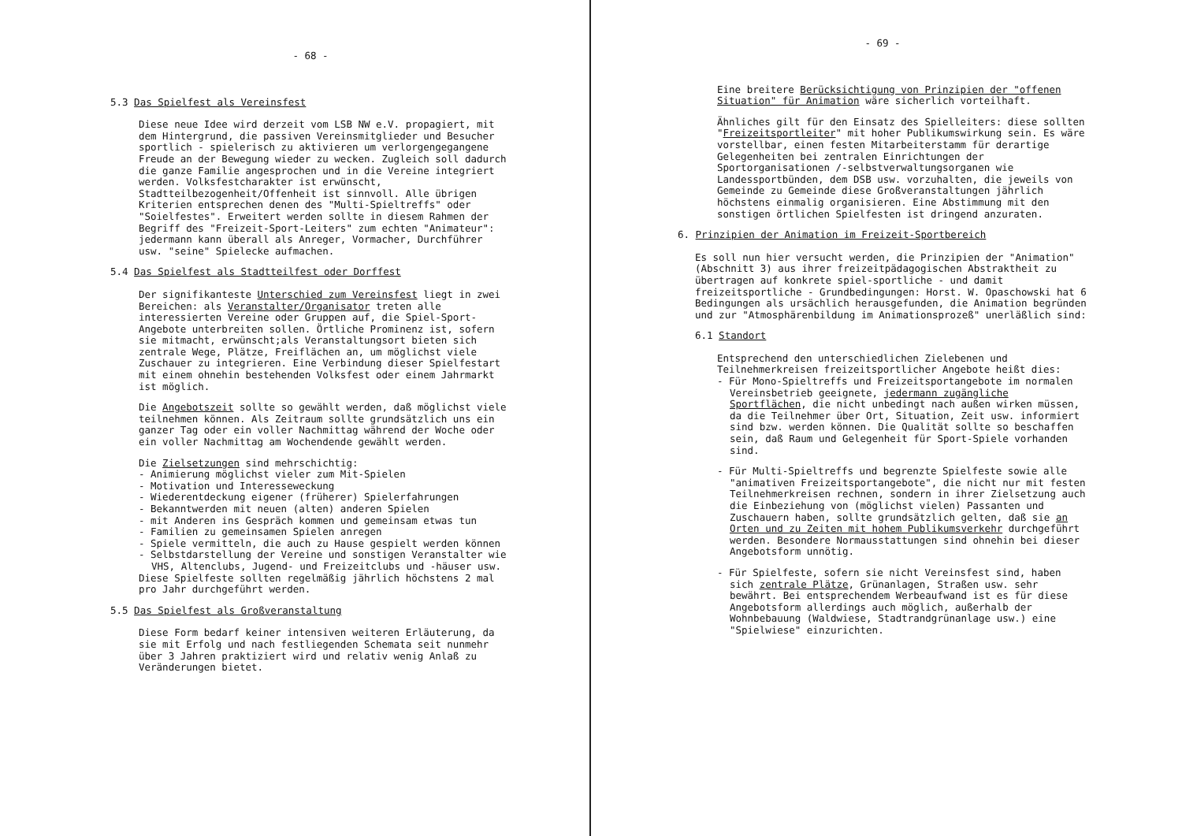- 68 -
5.3 Das Spielfest als Vereinsfest
Diese neue Idee wird derzeit vom LSB NW e.V. propagiert, mit dem Hintergrund, die passiven Vereinsmitglieder und Besucher sportlich - spielerisch zu aktivieren um verlorgengegangene Freude an der Bewegung wieder zu wecken. Zugleich soll dadurch die ganze Familie angesprochen und in die Vereine integriert werden. Volksfestcharakter ist erwünscht, Stadtteilbezogenheit/Offenheit ist sinnvoll. Alle übrigen Kriterien entsprechen denen des "Multi-Spieltreffs" oder "Soielfestes". Erweitert werden sollte in diesem Rahmen der Begriff des "Freizeit-Sport-Leiters" zum echten "Animateur": jedermann kann überall als Anreger, Vormacher, Durchführer usw. "seine" Spielecke aufmachen.
5.4 Das Spielfest als Stadtteilfest oder Dorffest
Der signifikanteste Unterschied zum Vereinsfest liegt in zwei Bereichen: als Veranstalter/Organisator treten alle interessierten Vereine oder Gruppen auf, die Spiel-Sport-Angebote unterbreiten sollen. Örtliche Prominenz ist, sofern sie mitmacht, erwünscht;als Veranstaltungsort bieten sich zentrale Wege, Plätze, Freiflächen an, um möglichst viele Zuschauer zu integrieren. Eine Verbindung dieser Spielfestart mit einem ohnehin bestehenden Volksfest oder einem Jahrmarkt ist möglich.
Die Angebotszeit sollte so gewählt werden, daß möglichst viele teilnehmen können. Als Zeitraum sollte grundsätzlich uns ein ganzer Tag oder ein voller Nachmittag während der Woche oder ein voller Nachmittag am Wochendende gewählt werden.
Die Zielsetzungen sind mehrschichtig:
- Animierung möglichst vieler zum Mit-Spielen
- Motivation und Interesseweckung
- Wiederentdeckung eigener (früherer) Spielerfahrungen
- Bekanntwerden mit neuen (alten) anderen Spielen
- mit Anderen ins Gespräch kommen und gemeinsam etwas tun
- Familien zu gemeinsamen Spielen anregen
- Spiele vermitteln, die auch zu Hause gespielt werden können
- Selbstdarstellung der Vereine und sonstigen Veranstalter wie VHS, Altenclubs, Jugend- und Freizeitclubs und -häuser usw.
Diese Spielfeste sollten regelmäßig jährlich höchstens 2 mal pro Jahr durchgeführt werden.
5.5 Das Spielfest als Großveranstaltung
Diese Form bedarf keiner intensiven weiteren Erläuterung, da sie mit Erfolg und nach festliegenden Schemata seit nunmehr über 3 Jahren praktiziert wird und relativ wenig Anlaß zu Veränderungen bietet.
- 69 -
Eine breitere Berücksichtigung von Prinzipien der "offenen Situation" für Animation wäre sicherlich vorteilhaft.
Ähnliches gilt für den Einsatz des Spielleiters: diese sollten "Freizeitsportleiter" mit hoher Publikumswirkung sein. Es wäre vorstellbar, einen festen Mitarbeiterstamm für derartige Gelegenheiten bei zentralen Einrichtungen der Sportorganisationen /-selbstverwaltungsorganen wie Landessportbünden, dem DSB usw. vorzuhalten, die jeweils von Gemeinde zu Gemeinde diese Großveranstaltungen jährlich höchstens einmalig organisieren. Eine Abstimmung mit den sonstigen örtlichen Spielfesten ist dringend anzuraten.
6. Prinzipien der Animation im Freizeit-Sportbereich
Es soll nun hier versucht werden, die Prinzipien der "Animation" (Abschnitt 3) aus ihrer freizeitpädagogischen Abstraktheit zu übertragen auf konkrete spiel-sportliche - und damit freizeitsportliche - Grundbedingungen: Horst. W. Opaschowski hat 6 Bedingungen als ursächlich herausgefunden, die Animation begründen und zur "Atmosphärenbildung im Animationsprozeß" unerläßlich sind:
6.1 Standort
Entsprechend den unterschiedlichen Zielebenen und Teilnehmerkreisen freizeitsportlicher Angebote heißt dies:
- Für Mono-Spieltreffs und Freizeitsportangebote im normalen Vereinsbetrieb geeignete, jedermann zugängliche Sportflächen, die nicht unbedingt nach außen wirken müssen, da die Teilnehmer über Ort, Situation, Zeit usw. informiert sind bzw. werden können. Die Qualität sollte so beschaffen sein, daß Raum und Gelegenheit für Sport-Spiele vorhanden sind.
- Für Multi-Spieltreffs und begrenzte Spielfeste sowie alle "animativen Freizeitsportangebote", die nicht nur mit festen Teilnehmerkreisen rechnen, sondern in ihrer Zielsetzung auch die Einbeziehung von (möglichst vielen) Passanten und Zuschauern haben, sollte grundsätzlich gelten, daß sie an Orten und zu Zeiten mit hohem Publikumsverkehr durchgeführt werden. Besondere Normausstattungen sind ohnehin bei dieser Angebotsform unnötig.
- Für Spielfeste, sofern sie nicht Vereinsfest sind, haben sich zentrale Plätze, Grünanlagen, Straßen usw. sehr bewährt. Bei entsprechendem Werbeaufwand ist es für diese Angebotsform allerdings auch möglich, außerhalb der Wohnbebauung (Waldwiese, Stadtrandgrünanlage usw.) eine "Spielwiese" einzurichten.